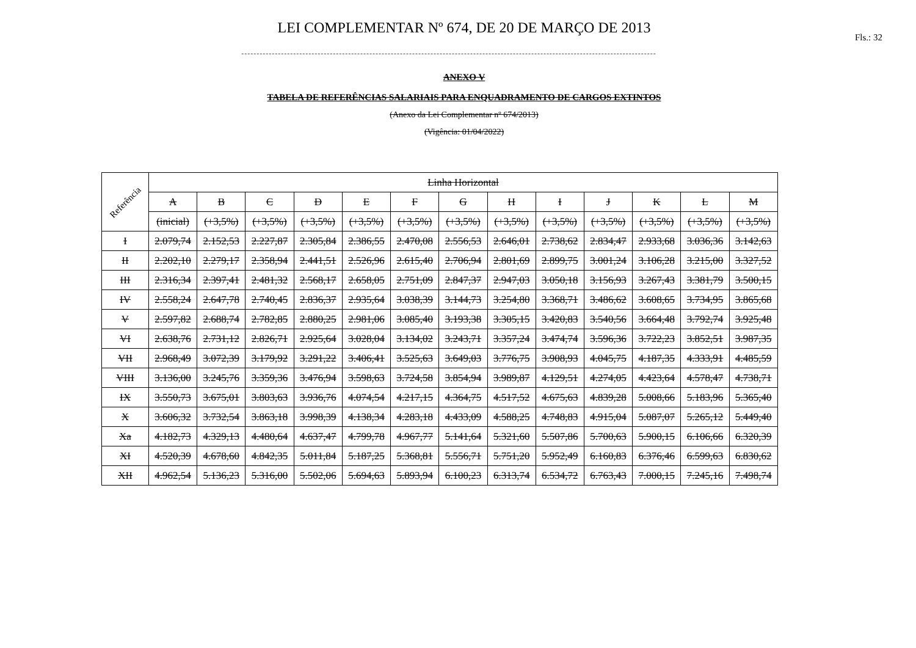LEI COMPLEMENTAR Nº 674, DE 20 DE MARÇO DE 2013
Fls.: 32
----------------------------------------------------------------------------------------------------------------------------------------
ANEXO V
TABELA DE REFERÊNCIAS SALARIAIS PARA ENQUADRAMENTO DE CARGOS EXTINTOS
(Anexo da Lei Complementar nº 674/2013)
(Vigência: 01/04/2022)
| Referência | Linha Horizontal | | | | | | | | | | | | |
| --- | --- | --- | --- | --- | --- | --- | --- | --- | --- | --- | --- | --- | --- |
| | A | B | C | D | E | F | G | H | I | J | K | L | M |
| | (inicial) | (+3,5%) | (+3,5%) | (+3,5%) | (+3,5%) | (+3,5%) | (+3,5%) | (+3,5%) | (+3,5%) | (+3,5%) | (+3,5%) | (+3,5%) | (+3,5%) |
| I | 2.079,74 | 2.152,53 | 2.227,87 | 2.305,84 | 2.386,55 | 2.470,08 | 2.556,53 | 2.646,01 | 2.738,62 | 2.834,47 | 2.933,68 | 3.036,36 | 3.142,63 |
| II | 2.202,10 | 2.279,17 | 2.358,94 | 2.441,51 | 2.526,96 | 2.615,40 | 2.706,94 | 2.801,69 | 2.899,75 | 3.001,24 | 3.106,28 | 3.215,00 | 3.327,52 |
| III | 2.316,34 | 2.397,41 | 2.481,32 | 2.568,17 | 2.658,05 | 2.751,09 | 2.847,37 | 2.947,03 | 3.050,18 | 3.156,93 | 3.267,43 | 3.381,79 | 3.500,15 |
| IV | 2.558,24 | 2.647,78 | 2.740,45 | 2.836,37 | 2.935,64 | 3.038,39 | 3.144,73 | 3.254,80 | 3.368,71 | 3.486,62 | 3.608,65 | 3.734,95 | 3.865,68 |
| V | 2.597,82 | 2.688,74 | 2.782,85 | 2.880,25 | 2.981,06 | 3.085,40 | 3.193,38 | 3.305,15 | 3.420,83 | 3.540,56 | 3.664,48 | 3.792,74 | 3.925,48 |
| VI | 2.638,76 | 2.731,12 | 2.826,71 | 2.925,64 | 3.028,04 | 3.134,02 | 3.243,71 | 3.357,24 | 3.474,74 | 3.596,36 | 3.722,23 | 3.852,51 | 3.987,35 |
| VII | 2.968,49 | 3.072,39 | 3.179,92 | 3.291,22 | 3.406,41 | 3.525,63 | 3.649,03 | 3.776,75 | 3.908,93 | 4.045,75 | 4.187,35 | 4.333,91 | 4.485,59 |
| VIII | 3.136,00 | 3.245,76 | 3.359,36 | 3.476,94 | 3.598,63 | 3.724,58 | 3.854,94 | 3.989,87 | 4.129,51 | 4.274,05 | 4.423,64 | 4.578,47 | 4.738,71 |
| IX | 3.550,73 | 3.675,01 | 3.803,63 | 3.936,76 | 4.074,54 | 4.217,15 | 4.364,75 | 4.517,52 | 4.675,63 | 4.839,28 | 5.008,66 | 5.183,96 | 5.365,40 |
| X | 3.606,32 | 3.732,54 | 3.863,18 | 3.998,39 | 4.138,34 | 4.283,18 | 4.433,09 | 4.588,25 | 4.748,83 | 4.915,04 | 5.087,07 | 5.265,12 | 5.449,40 |
| Xa | 4.182,73 | 4.329,13 | 4.480,64 | 4.637,47 | 4.799,78 | 4.967,77 | 5.141,64 | 5.321,60 | 5.507,86 | 5.700,63 | 5.900,15 | 6.106,66 | 6.320,39 |
| XI | 4.520,39 | 4.678,60 | 4.842,35 | 5.011,84 | 5.187,25 | 5.368,81 | 5.556,71 | 5.751,20 | 5.952,49 | 6.160,83 | 6.376,46 | 6.599,63 | 6.830,62 |
| XII | 4.962,54 | 5.136,23 | 5.316,00 | 5.502,06 | 5.694,63 | 5.893,94 | 6.100,23 | 6.313,74 | 6.534,72 | 6.763,43 | 7.000,15 | 7.245,16 | 7.498,74 |